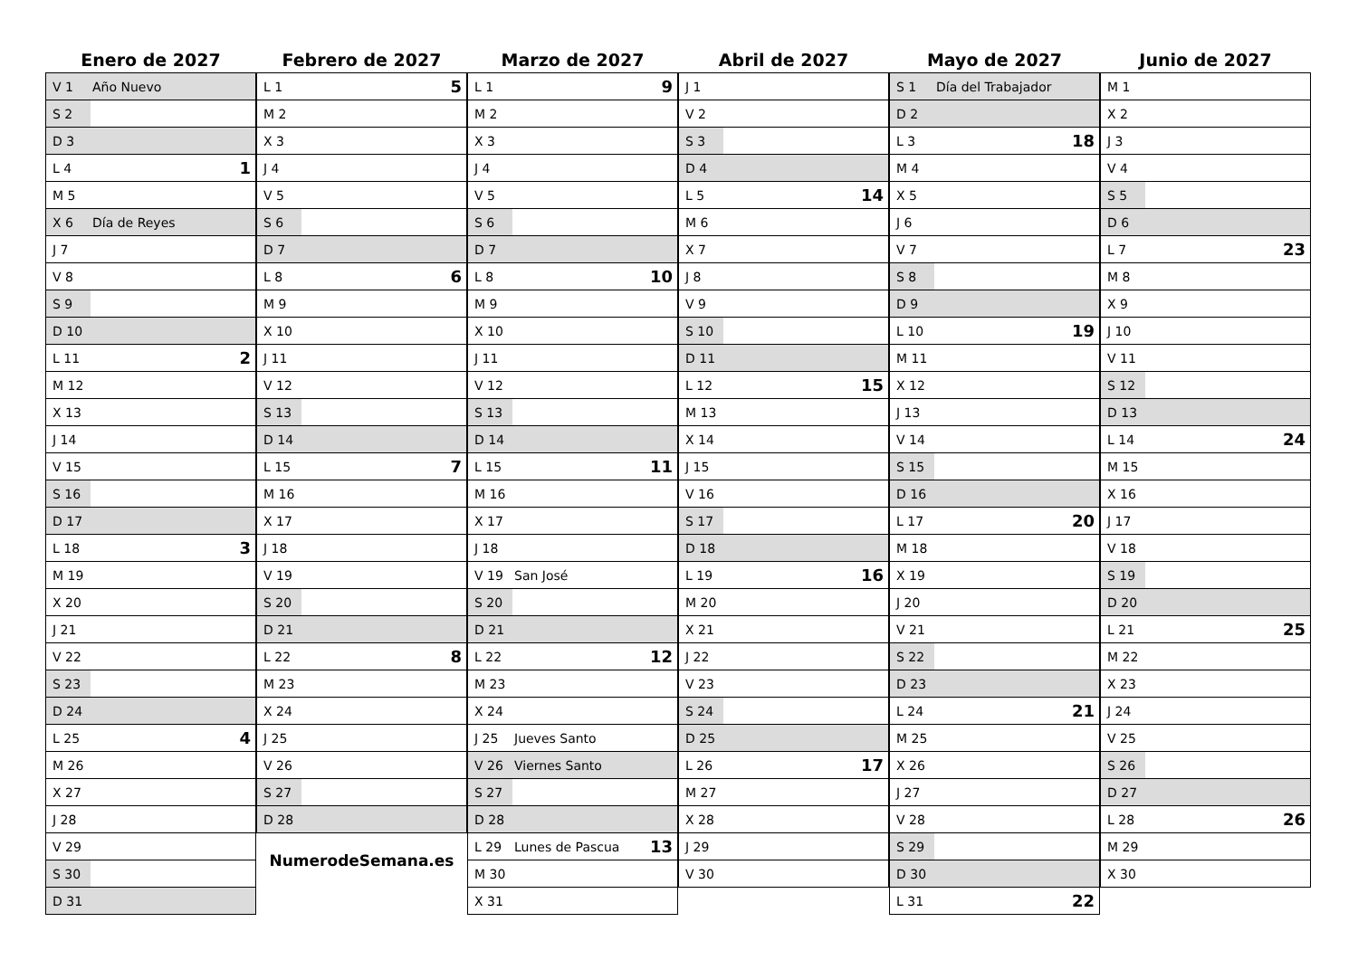Enero de 2027
| V 1 | Año Nuevo | |
| S 2 | | |
| D 3 | | |
| L 4 | | 1 |
| M 5 | | |
| X 6 | Día de Reyes | |
| J 7 | | |
| V 8 | | |
| S 9 | | |
| D 10 | | |
| L 11 | | 2 |
| M 12 | | |
| X 13 | | |
| J 14 | | |
| V 15 | | |
| S 16 | | |
| D 17 | | |
| L 18 | | 3 |
| M 19 | | |
| X 20 | | |
| J 21 | | |
| V 22 | | |
| S 23 | | |
| D 24 | | |
| L 25 | | 4 |
| M 26 | | |
| X 27 | | |
| J 28 | | |
| V 29 | | |
| S 30 | | |
| D 31 | | |
Febrero de 2027
| L 1 | | 5 |
| M 2 | | |
| X 3 | | |
| J 4 | | |
| V 5 | | |
| S 6 | | |
| D 7 | | |
| L 8 | | 6 |
| M 9 | | |
| X 10 | | |
| J 11 | | |
| V 12 | | |
| S 13 | | |
| D 14 | | |
| L 15 | | 7 |
| M 16 | | |
| X 17 | | |
| J 18 | | |
| V 19 | | |
| S 20 | | |
| D 21 | | |
| L 22 | | 8 |
| M 23 | | |
| X 24 | | |
| J 25 | | |
| V 26 | | |
| S 27 | | |
| D 28 | | |
NumerodeSemana.es
Marzo de 2027
| L 1 | | 9 |
| M 2 | | |
| X 3 | | |
| J 4 | | |
| V 5 | | |
| S 6 | | |
| D 7 | | |
| L 8 | | 10 |
| M 9 | | |
| X 10 | | |
| J 11 | | |
| V 12 | | |
| S 13 | | |
| D 14 | | |
| L 15 | | 11 |
| M 16 | | |
| X 17 | | |
| J 18 | | |
| V 19 | San José | |
| S 20 | | |
| D 21 | | |
| L 22 | | 12 |
| M 23 | | |
| X 24 | | |
| J 25 | Jueves Santo | |
| V 26 | Viernes Santo | |
| S 27 | | |
| D 28 | | |
| L 29 | Lunes de Pascua | 13 |
| M 30 | | |
| X 31 | | |
Abril de 2027
| J 1 | | |
| V 2 | | |
| S 3 | | |
| D 4 | | |
| L 5 | | 14 |
| M 6 | | |
| X 7 | | |
| J 8 | | |
| V 9 | | |
| S 10 | | |
| D 11 | | |
| L 12 | | 15 |
| M 13 | | |
| X 14 | | |
| J 15 | | |
| V 16 | | |
| S 17 | | |
| D 18 | | |
| L 19 | | 16 |
| M 20 | | |
| X 21 | | |
| J 22 | | |
| V 23 | | |
| S 24 | | |
| D 25 | | |
| L 26 | | 17 |
| M 27 | | |
| X 28 | | |
| J 29 | | |
| V 30 | | |
Mayo de 2027
| S 1 | Día del Trabajador | |
| D 2 | | |
| L 3 | | 18 |
| M 4 | | |
| X 5 | | |
| J 6 | | |
| V 7 | | |
| S 8 | | |
| D 9 | | |
| L 10 | | 19 |
| M 11 | | |
| X 12 | | |
| J 13 | | |
| V 14 | | |
| S 15 | | |
| D 16 | | |
| L 17 | | 20 |
| M 18 | | |
| X 19 | | |
| J 20 | | |
| V 21 | | |
| S 22 | | |
| D 23 | | |
| L 24 | | 21 |
| M 25 | | |
| X 26 | | |
| J 27 | | |
| V 28 | | |
| S 29 | | |
| D 30 | | |
| L 31 | | 22 |
Junio de 2027
| M 1 | | |
| X 2 | | |
| J 3 | | |
| V 4 | | |
| S 5 | | |
| D 6 | | |
| L 7 | | 23 |
| M 8 | | |
| X 9 | | |
| J 10 | | |
| V 11 | | |
| S 12 | | |
| D 13 | | |
| L 14 | | 24 |
| M 15 | | |
| X 16 | | |
| J 17 | | |
| V 18 | | |
| S 19 | | |
| D 20 | | |
| L 21 | | 25 |
| M 22 | | |
| X 23 | | |
| J 24 | | |
| V 25 | | |
| S 26 | | |
| D 27 | | |
| L 28 | | 26 |
| M 29 | | |
| X 30 | | |